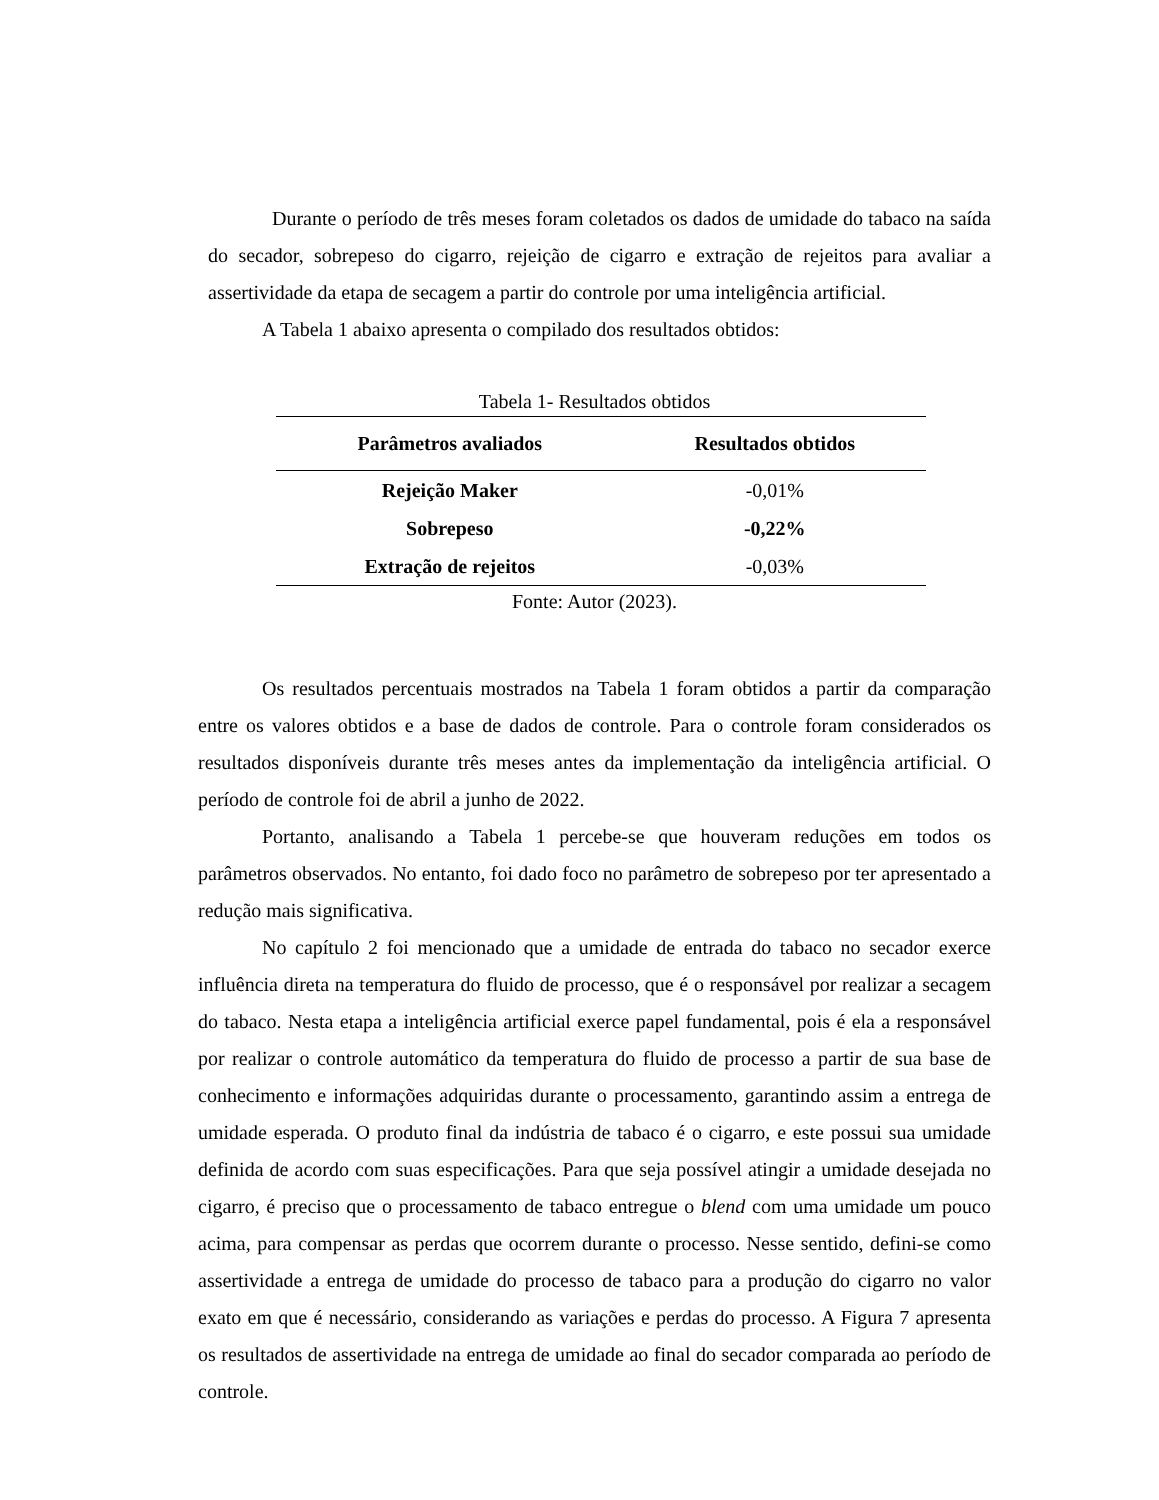Durante o período de três meses foram coletados os dados de umidade do tabaco na saída do secador, sobrepeso do cigarro, rejeição de cigarro e extração de rejeitos para avaliar a assertividade da etapa de secagem a partir do controle por uma inteligência artificial.
A Tabela 1 abaixo apresenta o compilado dos resultados obtidos:
Tabela 1- Resultados obtidos
| Parâmetros avaliados | Resultados obtidos |
| --- | --- |
| Rejeição Maker | -0,01% |
| Sobrepeso | -0,22% |
| Extração de rejeitos | -0,03% |
Fonte: Autor (2023).
Os resultados percentuais mostrados na Tabela 1 foram obtidos a partir da comparação entre os valores obtidos e a base de dados de controle. Para o controle foram considerados os resultados disponíveis durante três meses antes da implementação da inteligência artificial. O período de controle foi de abril a junho de 2022.
Portanto, analisando a Tabela 1 percebe-se que houveram reduções em todos os parâmetros observados. No entanto, foi dado foco no parâmetro de sobrepeso por ter apresentado a redução mais significativa.
No capítulo 2 foi mencionado que a umidade de entrada do tabaco no secador exerce influência direta na temperatura do fluido de processo, que é o responsável por realizar a secagem do tabaco. Nesta etapa a inteligência artificial exerce papel fundamental, pois é ela a responsável por realizar o controle automático da temperatura do fluido de processo a partir de sua base de conhecimento e informações adquiridas durante o processamento, garantindo assim a entrega de umidade esperada. O produto final da indústria de tabaco é o cigarro, e este possui sua umidade definida de acordo com suas especificações. Para que seja possível atingir a umidade desejada no cigarro, é preciso que o processamento de tabaco entregue o blend com uma umidade um pouco acima, para compensar as perdas que ocorrem durante o processo. Nesse sentido, defini-se como assertividade a entrega de umidade do processo de tabaco para a produção do cigarro no valor exato em que é necessário, considerando as variações e perdas do processo. A Figura 7 apresenta os resultados de assertividade na entrega de umidade ao final do secador comparada ao período de controle.